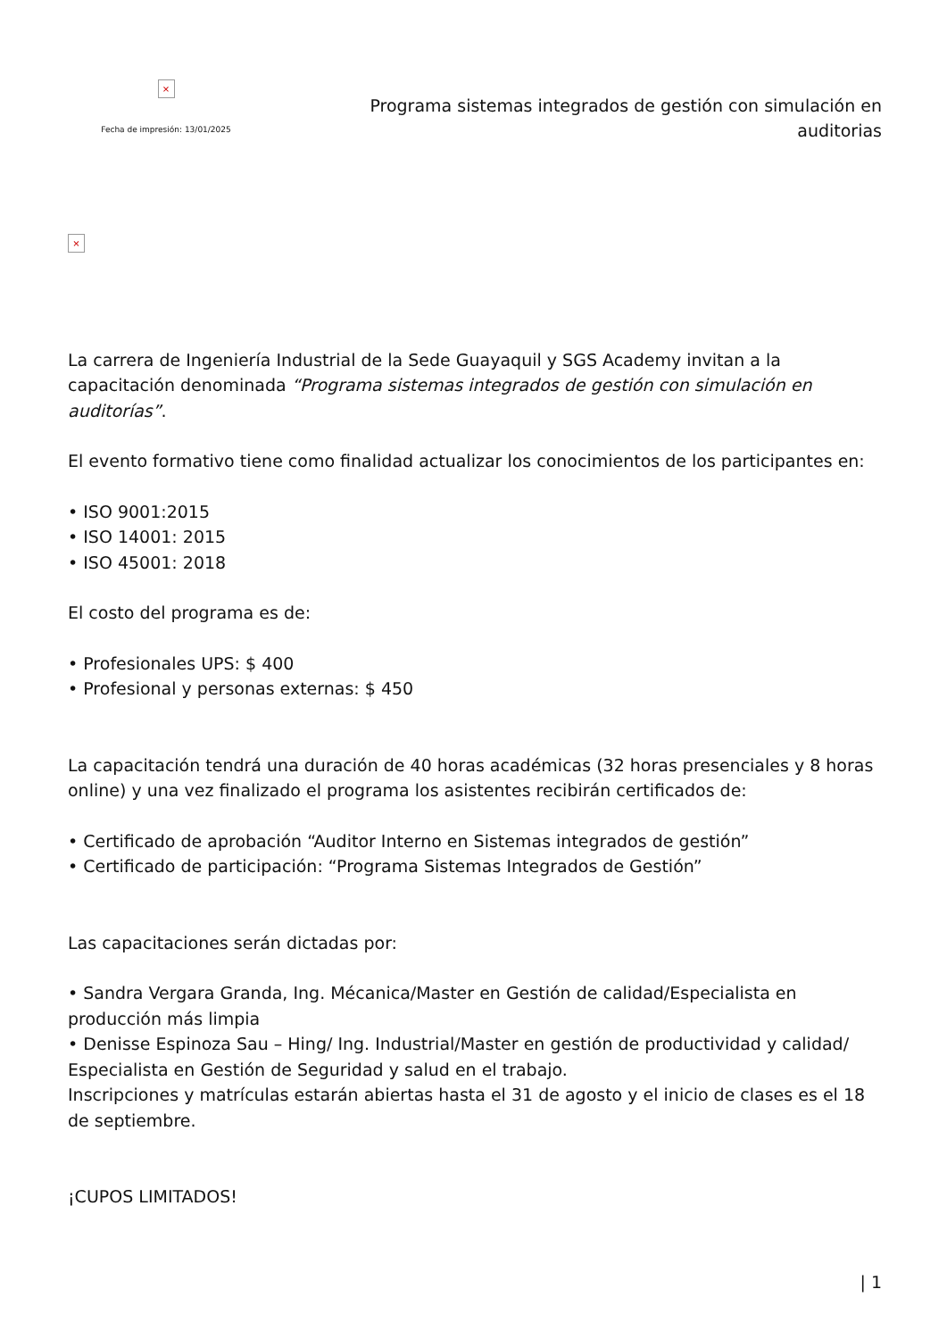×
Fecha de impresión: 13/01/2025
Programa sistemas integrados de gestión con simulación en auditorias
×
La carrera de Ingeniería Industrial de la Sede Guayaquil y SGS Academy invitan a la capacitación denominada “Programa sistemas integrados de gestión con simulación en auditorías”.
El evento formativo tiene como finalidad actualizar los conocimientos de los participantes en:
• ISO 9001:2015
• ISO 14001: 2015
• ISO 45001: 2018
El costo del programa es de:
• Profesionales UPS: $ 400
• Profesional y personas externas: $ 450
La capacitación tendrá una duración de 40 horas académicas (32 horas presenciales y 8 horas online) y una vez finalizado el programa los asistentes recibirán certificados de:
• Certificado de aprobación “Auditor Interno en Sistemas integrados de gestión”
• Certificado de participación: “Programa Sistemas Integrados de Gestión”
Las capacitaciones serán dictadas por:
• Sandra Vergara Granda, Ing. Mécanica/Master en Gestión de calidad/Especialista en producción más limpia
• Denisse Espinoza Sau – Hing/ Ing. Industrial/Master en gestión de productividad y calidad/ Especialista en Gestión de Seguridad y salud en el trabajo.
Inscripciones y matrículas estarán abiertas hasta el 31 de agosto y el inicio de clases es el 18 de septiembre.
¡CUPOS LIMITADOS!
| 1